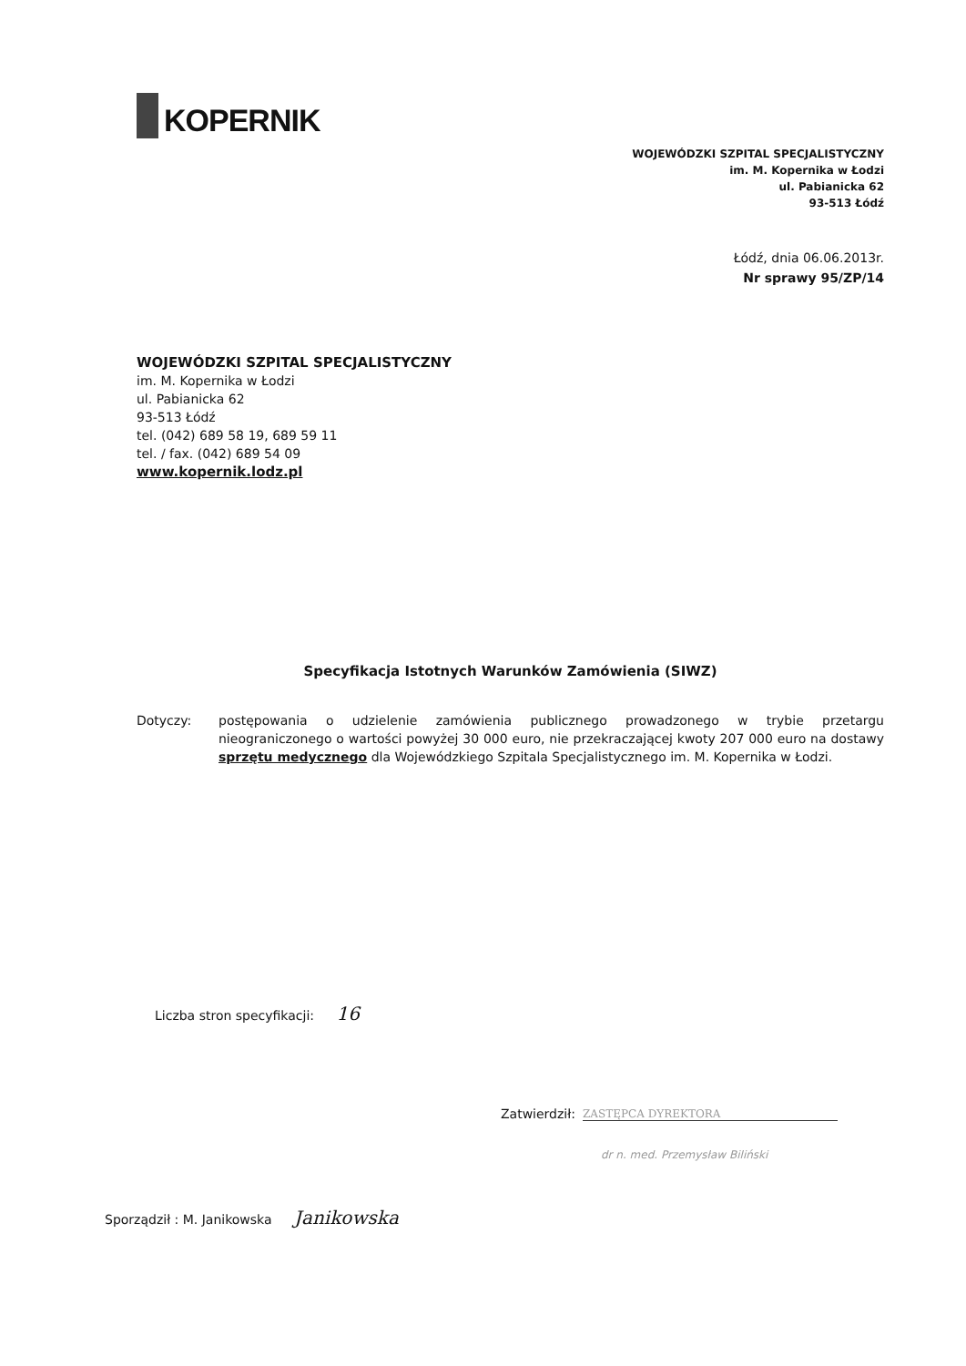KOPERNIK
WOJEWÓDZKI SZPITAL SPECJALISTYCZNY
im. M. Kopernika w Łodzi
ul. Pabianicka 62
93-513 Łódź
Łódź, dnia 06.06.2013r.
Nr sprawy 95/ZP/14
WOJEWÓDZKI SZPITAL SPECJALISTYCZNY
im. M. Kopernika w Łodzi
ul. Pabianicka 62
93-513 Łódź
tel. (042) 689 58 19, 689 59 11
tel. / fax. (042) 689 54 09
www.kopernik.lodz.pl
Specyfikacja Istotnych Warunków Zamówienia (SIWZ)
Dotyczy: postępowania o udzielenie zamówienia publicznego prowadzonego w trybie przetargu nieograniczonego o wartości powyżej 30 000 euro, nie przekraczającej kwoty 207 000 euro na dostawy sprzętu medycznego dla Wojewódzkiego Szpitala Specjalistycznego im. M. Kopernika w Łodzi.
Liczba stron specyfikacji: 16
Zatwierdził: ZASTĘPCA DYREKTORA
dr n. med. Przemysław Biliński
Sporządził : M. Janikowska Janikowska